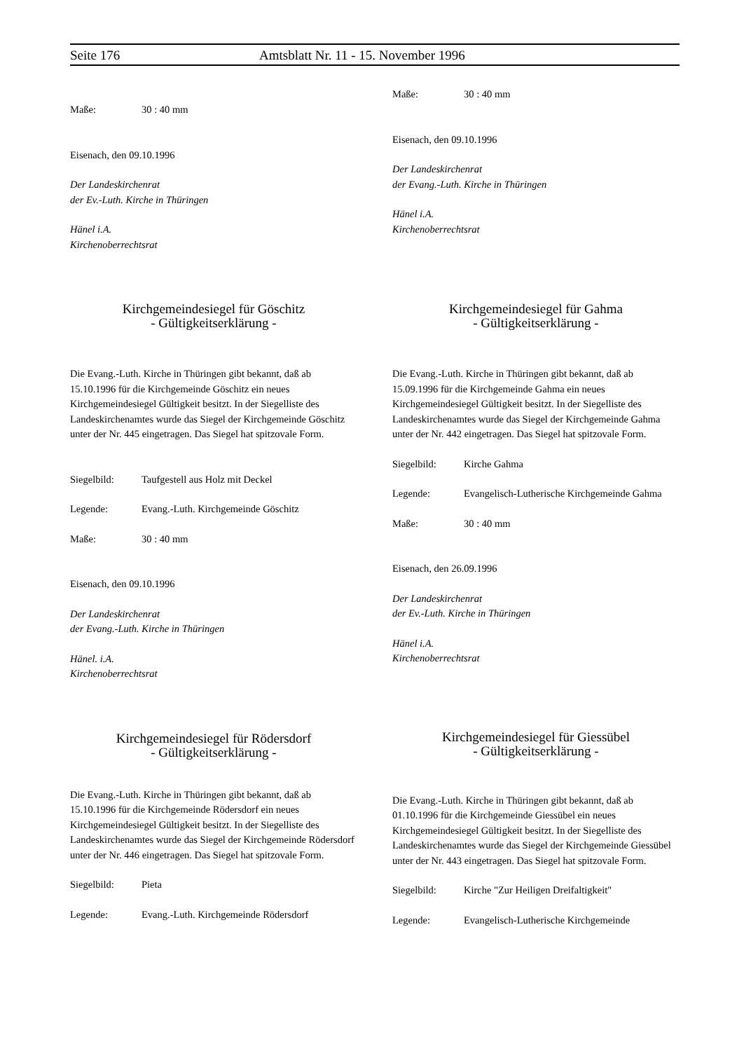Seite 176 Amtsblatt Nr. 11 - 15. November 1996
Maße: 30 : 40 mm
Eisenach, den 09.10.1996
Der Landeskirchenrat
der Ev.-Luth. Kirche in Thüringen
Hänel i.A.
Kirchenoberrechtsrat
Kirchgemeindesiegel für Göschitz
- Gültigkeitserklärung -
Die Evang.-Luth. Kirche in Thüringen gibt bekannt, daß ab 15.10.1996 für die Kirchgemeinde Göschitz ein neues Kirchgemeindesiegel Gültigkeit besitzt. In der Siegelliste des Landeskirchenamtes wurde das Siegel der Kirchgemeinde Göschitz unter der Nr. 445 eingetragen. Das Siegel hat spitzovale Form.
Siegelbild: Taufgestell aus Holz mit Deckel
Legende: Evang.-Luth. Kirchgemeinde Göschitz
Maße: 30 : 40 mm
Eisenach, den 09.10.1996
Der Landeskirchenrat
der Evang.-Luth. Kirche in Thüringen
Hänel. i.A.
Kirchenoberrechtsrat
Kirchgemeindesiegel für Rödersdorf
- Gültigkeitserklärung -
Die Evang.-Luth. Kirche in Thüringen gibt bekannt, daß ab 15.10.1996 für die Kirchgemeinde Rödersdorf ein neues Kirchgemeindesiegel Gültigkeit besitzt. In der Siegelliste des Landeskirchenamtes wurde das Siegel der Kirchgemeinde Rödersdorf unter der Nr. 446 eingetragen. Das Siegel hat spitzovale Form.
Siegelbild: Pieta
Legende: Evang.-Luth. Kirchgemeinde Rödersdorf
Maße: 30 : 40 mm
Eisenach, den 09.10.1996
Der Landeskirchenrat
der Evang.-Luth. Kirche in Thüringen
Hänel i.A.
Kirchenoberrechtsrat
Kirchgemeindesiegel für Gahma
- Gültigkeitserklärung -
Die Evang.-Luth. Kirche in Thüringen gibt bekannt, daß ab 15.09.1996 für die Kirchgemeinde Gahma ein neues Kirchgemeindesiegel Gültigkeit besitzt. In der Siegelliste des Landeskirchenamtes wurde das Siegel der Kirchgemeinde Gahma unter der Nr. 442 eingetragen. Das Siegel hat spitzovale Form.
Siegelbild: Kirche Gahma
Legende: Evangelisch-Lutherische Kirchgemeinde Gahma
Maße: 30 : 40 mm
Eisenach, den 26.09.1996
Der Landeskirchenrat
der Ev.-Luth. Kirche in Thüringen
Hänel i.A.
Kirchenoberrechtsrat
Kirchgemeindesiegel für Giessübel
- Gültigkeitserklärung -
Die Evang.-Luth. Kirche in Thüringen gibt bekannt, daß ab 01.10.1996 für die Kirchgemeinde Giessübel ein neues Kirchgemeindesiegel Gültigkeit besitzt. In der Siegelliste des Landeskirchenamtes wurde das Siegel der Kirchgemeinde Giessübel unter der Nr. 443 eingetragen. Das Siegel hat spitzovale Form.
Siegelbild: Kirche "Zur Heiligen Dreifaltigkeit"
Legende: Evangelisch-Lutherische Kirchgemeinde